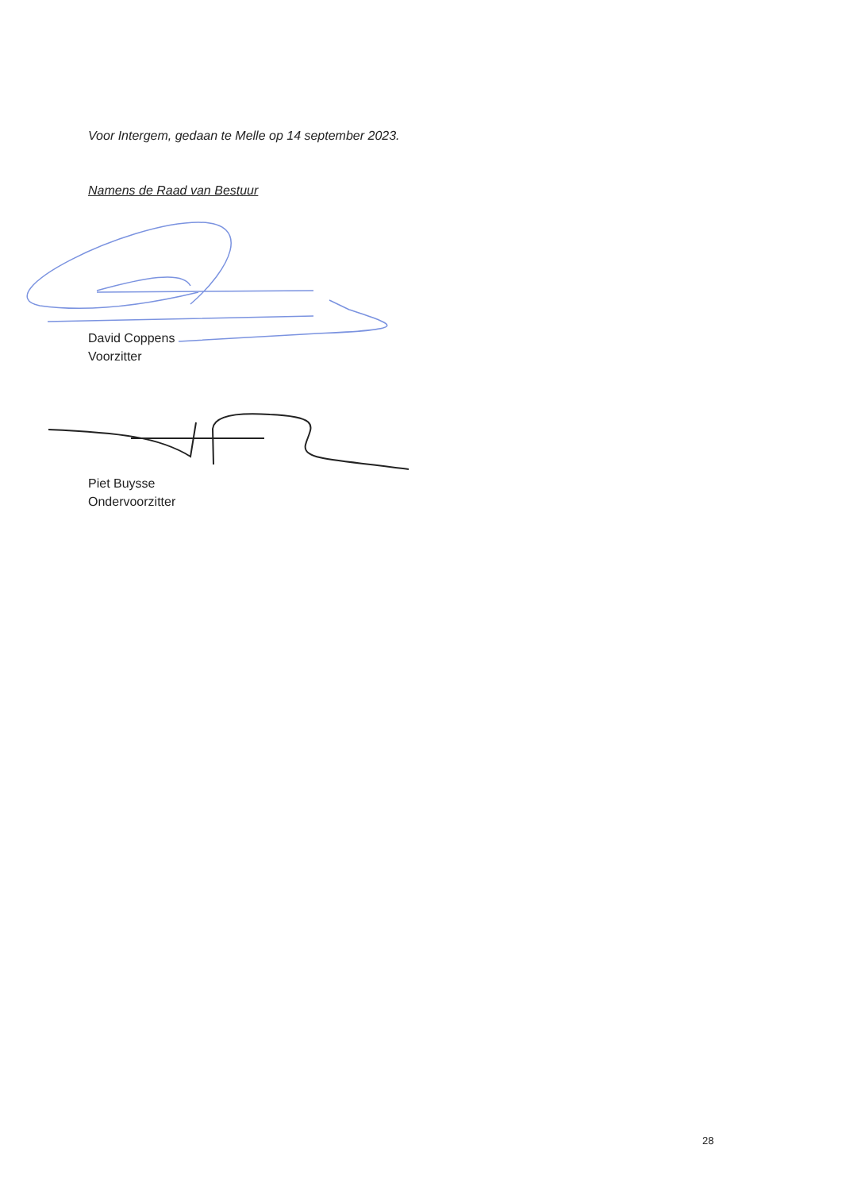Voor Intergem, gedaan te Melle op 14 september 2023.
Namens de Raad van Bestuur
David Coppens
Voorzitter
Piet Buysse
Ondervoorzitter
28